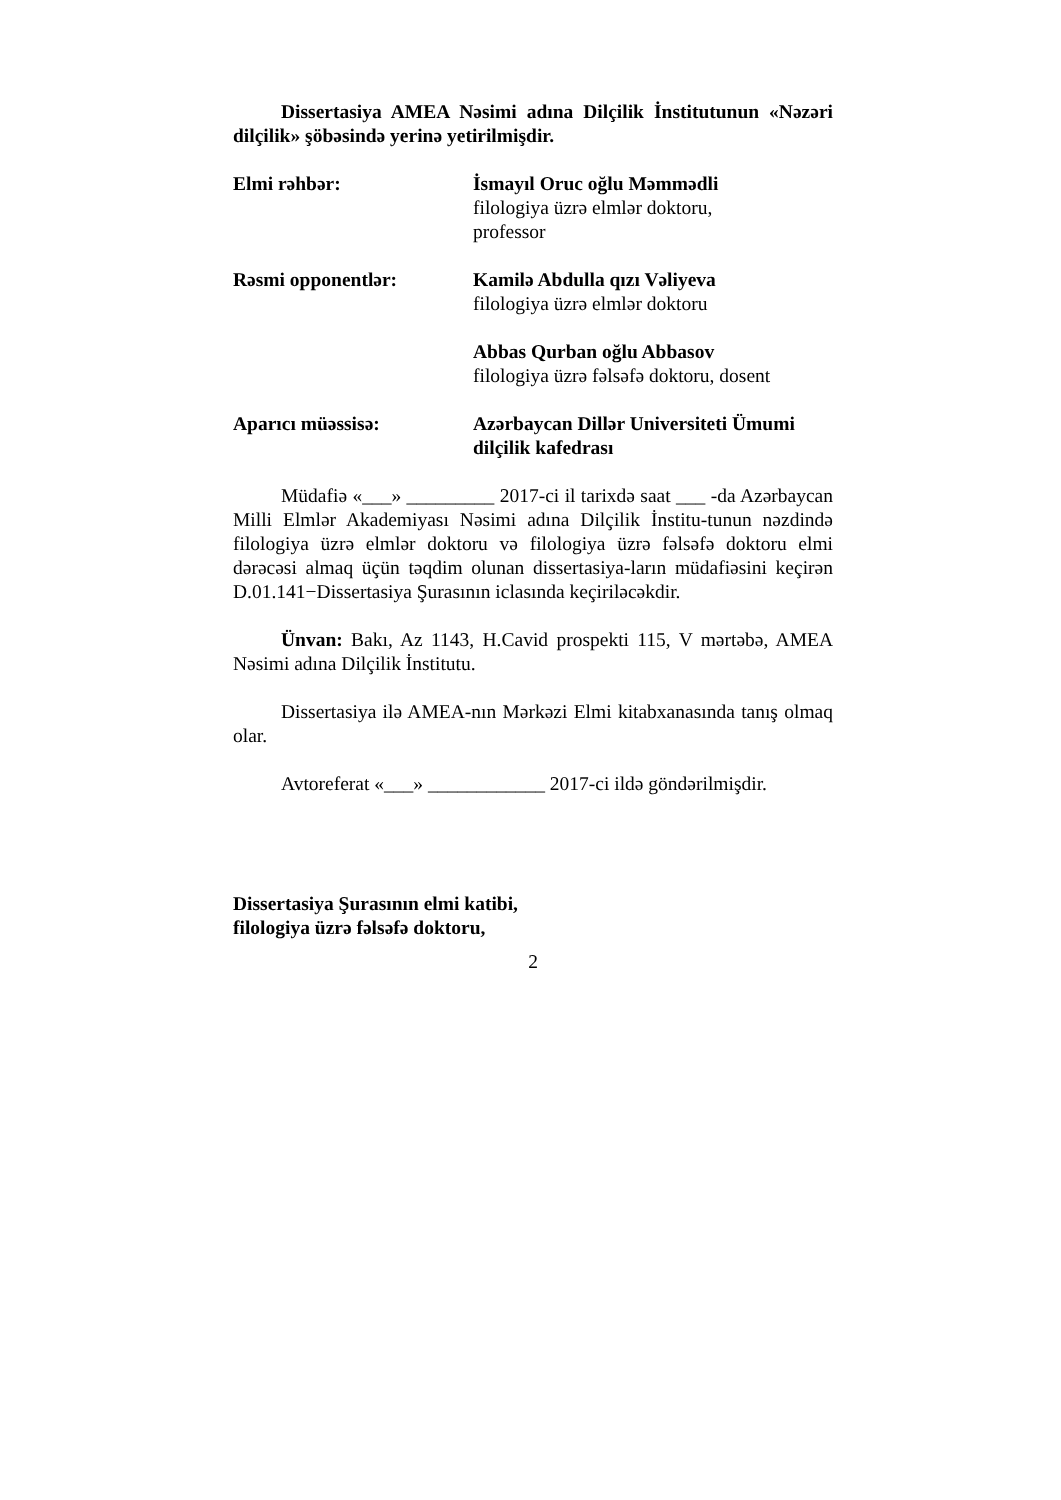Dissertasiya AMEA Nəsimi adına Dilçilik İnstitutunun «Nəzəri dilçilik» şöbəsində yerinə yetirilmişdir.
Elmi rəhbər: İsmayıl Oruc oğlu Məmmədli
filologiya üzrə elmlər doktoru,
professor
Rəsmi opponentlər: Kamilə Abdulla qızı Vəliyeva
filologiya üzrə elmlər doktoru
Abbas Qurban oğlu Abbasov
filologiya üzrə fəlsəfə doktoru, dosent
Aparıcı müəssisə: Azərbaycan Dillər Universiteti Ümumi dilçilik kafedrası
Müdafiə «___» _________ 2017-ci il tarixdə saat ___ -da Azərbaycan Milli Elmlər Akademiyası Nəsimi adına Dilçilik İnstitu-tunun nəzdində filologiya üzrə elmlər doktoru və filologiya üzrə fəlsəfə doktoru elmi dərəcəsi almaq üçün təqdim olunan dissertasiya-ların müdafiəsini keçirən D.01.141−Dissertasiya Şurasının iclasında keçiriləcəkdir.
Ünvan: Bakı, Az 1143, H.Cavid prospekti 115, V mərtəbə, AMEA Nəsimi adına Dilçilik İnstitutu.
Dissertasiya ilə AMEA-nın Mərkəzi Elmi kitabxanasında tanış olmaq olar.
Avtoreferat «___» ____________ 2017-ci ildə göndərilmişdir.
Dissertasiya Şurasının elmi katibi,
filologiya üzrə fəlsəfə doktoru,
2